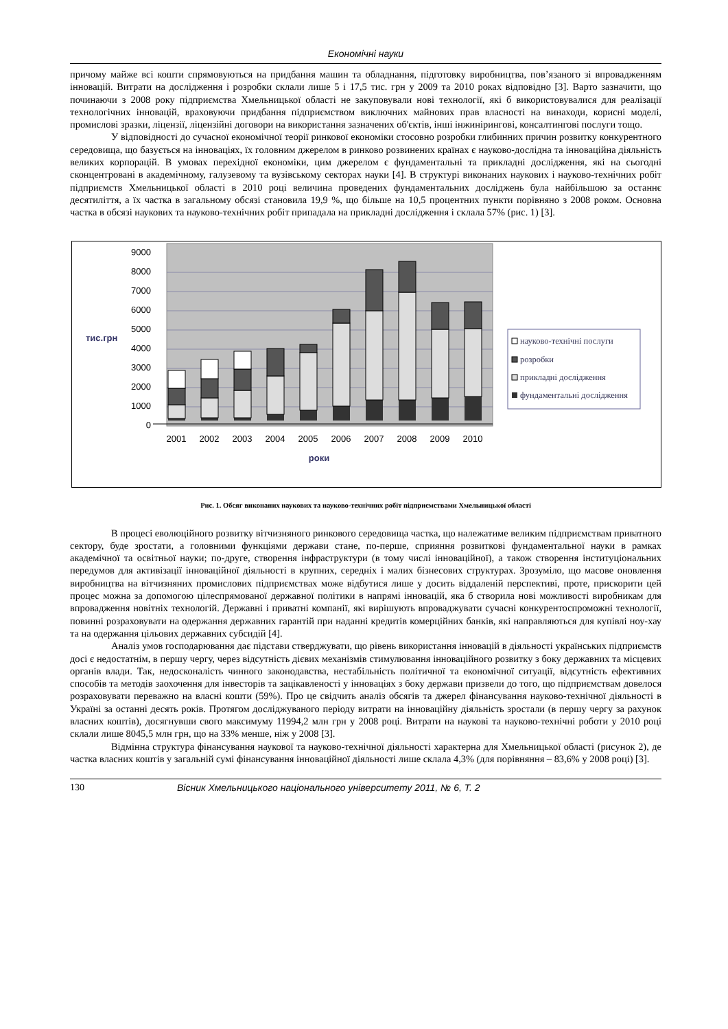Економічні науки
причому майже всі кошти спрямовуються на придбання машин та обладнання, підготовку виробництва, пов’язаного зі впровадженням інновацій. Витрати на дослідження і розробки склали лише 5 і 17,5 тис. грн у 2009 та 2010 роках відповідно [3]. Варто зазначити, що починаючи з 2008 року підприємства Хмельницької області не закуповували нові технології, які б використовувалися для реалізації технологічних інновацій, враховуючи придбання підприємством виключних майнових прав власності на винаходи, корисні моделі, промислові зразки, ліцензії, ліцензійні договори на використання зазначених об'єктів, інші інжинірингові, консалтингові послуги тощо.
У відповідності до сучасної економічної теорії ринкової економіки стосовно розробки глибинних причин розвитку конкурентного середовища, що базується на інноваціях, їх головним джерелом в ринково розвинених країнах є науково-дослідна та інноваційна діяльність великих корпорацій. В умовах перехідної економіки, цим джерелом є фундаментальні та прикладні дослідження, які на сьогодні сконцентровані в академічному, галузевому та вузівському секторах науки [4]. В структурі виконаних наукових і науково-технічних робіт підприємств Хмельницької області в 2010 році величина проведених фундаментальних досліджень була найбільшою за останнє десятиліття, а їх частка в загальному обсязі становила 19,9 %, що більше на 10,5 процентних пункти порівняно з 2008 роком. Основна частка в обсязі наукових та науково-технічних робіт припадала на прикладні дослідження і склала 57% (рис. 1) [3].
9000
8000
7000
6000
5000
4000
3000
2000
1000
0
тис.грн
2001
2002
2003
2004
2005
2006
2007
2008
2009
2010
роки
науково-технічні послуги
розробки
прикладні дослідження
фундаментальні дослідження
Рис. 1. Обсяг виконаних наукових та науково-технічних робіт підприємствами Хмельницької області
В процесі еволюційного розвитку вітчизняного ринкового середовища частка, що належатиме великим підприємствам приватного сектору, буде зростати, а головними функціями держави стане, по-перше, сприяння розвиткові фундаментальної науки в рамках академічної та освітньої науки; по-друге, створення інфраструктури (в тому числі інноваційної), а також створення інституціональних передумов для активізації інноваційної діяльності в крупних, середніх і малих бізнесових структурах. Зрозуміло, що масове оновлення виробництва на вітчизняних промислових підприємствах може відбутися лише у досить віддаленій перспективі, проте, прискорити цей процес можна за допомогою цілеспрямованої державної політики в напрямі інновацій, яка б створила нові можливості виробникам для впровадження новітніх технологій. Державні і приватні компанії, які вирішують впроваджувати сучасні конкурентоспроможні технології, повинні розраховувати на одержання державних гарантій при наданні кредитів комерційних банків, які направляються для купівлі ноу-хау та на одержання цільових державних субсидій [4].
Аналіз умов господарювання дає підстави стверджувати, що рівень використання інновацій в діяльності українських підприємств досі є недостатнім, в першу чергу, через відсутність дієвих механізмів стимулювання інноваційного розвитку з боку державних та місцевих органів влади. Так, недосконалість чинного законодавства, нестабільність політичної та економічної ситуації, відсутність ефективних способів та методів заохочення для інвесторів та зацікавленості у інноваціях з боку держави призвели до того, що підприємствам довелося розраховувати переважно на власні кошти (59%). Про це свідчить аналіз обсягів та джерел фінансування науково-технічної діяльності в Україні за останні десять років. Протягом досліджуваного періоду витрати на інноваційну діяльність зростали (в першу чергу за рахунок власних коштів), досягнувши свого максимуму 11994,2 млн грн у 2008 році. Витрати на наукові та науково-технічні роботи у 2010 році склали лише 8045,5 млн грн, що на 33% менше, ніж у 2008 [3].
Відмінна структура фінансування наукової та науково-технічної діяльності характерна для Хмельницької області (рисунок 2), де частка власних коштів у загальній сумі фінансування інноваційної діяльності лише склала 4,3% (для порівняння – 83,6% у 2008 році) [3].
130 Вісник Хмельницького національного університету 2011, № 6, Т. 2